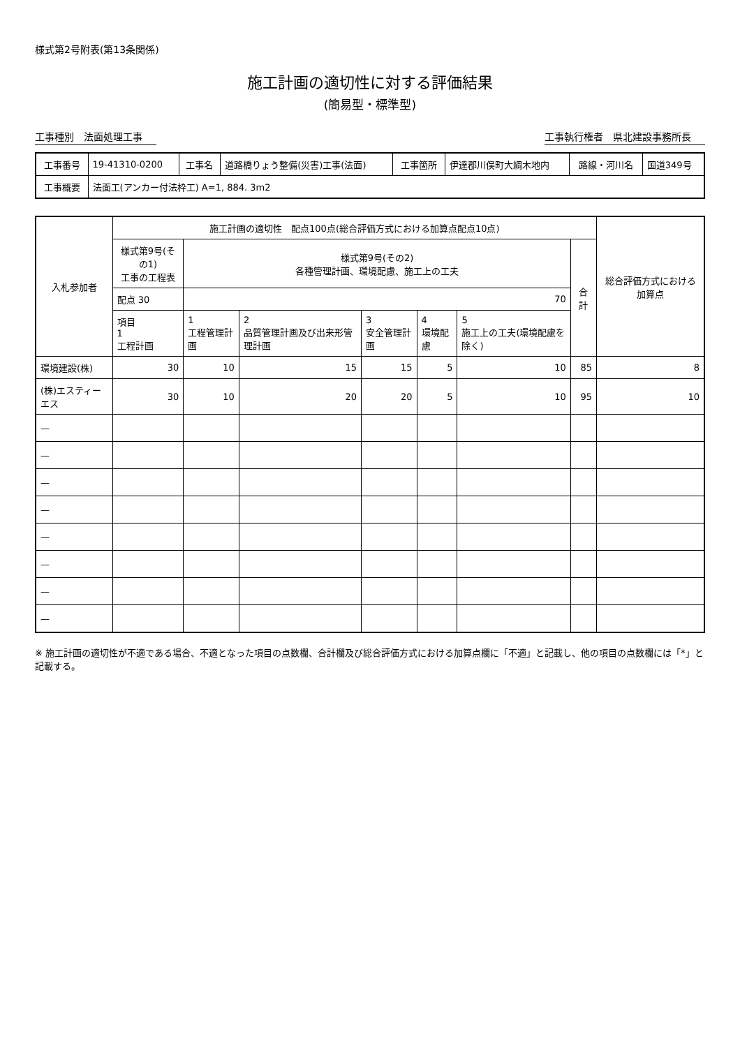様式第2号附表(第13条関係)
施工計画の適切性に対する評価結果
(簡易型・標準型)
工事種別　法面処理工事 工事執行権者　県北建設事務所長
| 工事番号 | 19-41310-0200 | 工事名 | 道路橋りょう整備(災害)工事(法面) | 工事箇所 | 伊達郡川俣町大綱木地内 | 路線・河川名 | 国道349号 |
| 工事概要 | 法面工(アンカー付法枠工) A=1, 884. 3m2 | | | | | | |
| 入札参加者 | 施工計画の適切性 配点100点(総合評価方式における加算点配点10点) | | | | | | | 総合評価方式における加算点 |
| --- | --- | --- | --- | --- | --- | --- | --- | --- |
| | 様式第9号(その1) 工事の工程表 | 様式第9号(その2) 各種管理計画、環境配慮、施工上の工夫 | | | | | 合計 | |
| | 配点 30 | 70 | | | | | | |
| | 項目 1 工程計画 | 1 工程管理計画 | 2 品質管理計画及び出来形管理計画 | 3 安全管理計画 | 4 環境配慮 | 5 施工上の工夫(環境配慮を除く) | | |
| 環境建設(株) | 30 | 10 | 15 | 15 | 5 | 10 | 85 | 8 |
| (株)エスティーエス | 30 | 10 | 20 | 20 | 5 | 10 | 95 | 10 |
| — | | | | | | | | |
| — | | | | | | | | |
| — | | | | | | | | |
| — | | | | | | | | |
| — | | | | | | | | |
| — | | | | | | | | |
| — | | | | | | | | |
| — | | | | | | | | |
※ 施工計画の適切性が不適である場合、不適となった項目の点数欄、合計欄及び総合評価方式における加算点欄に「不適」と記載し、他の項目の点数欄には「*」と記載する。